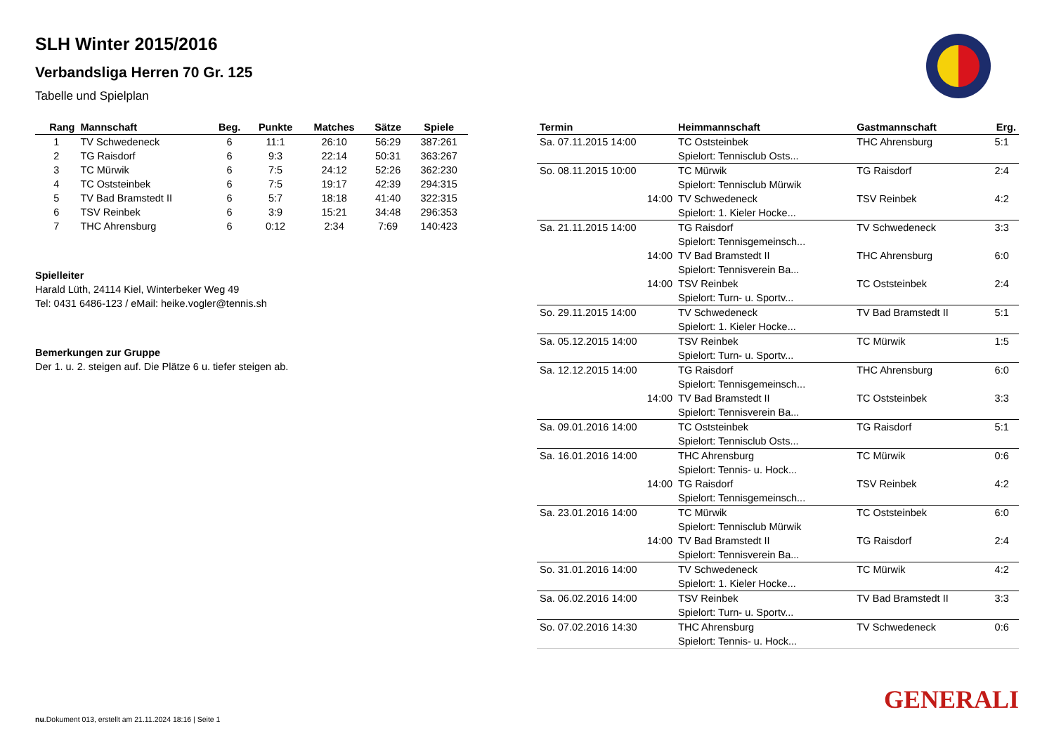SLH Winter 2015/2016
Verbandsliga Herren 70 Gr. 125
Tabelle und Spielplan
| Rang | Mannschaft | Beg. | Punkte | Matches | Sätze | Spiele |
| --- | --- | --- | --- | --- | --- | --- |
| 1 | TV Schwedeneck | 6 | 11:1 | 26:10 | 56:29 | 387:261 |
| 2 | TG Raisdorf | 6 | 9:3 | 22:14 | 50:31 | 363:267 |
| 3 | TC Mürwik | 6 | 7:5 | 24:12 | 52:26 | 362:230 |
| 4 | TC Oststeinbek | 6 | 7:5 | 19:17 | 42:39 | 294:315 |
| 5 | TV Bad Bramstedt II | 6 | 5:7 | 18:18 | 41:40 | 322:315 |
| 6 | TSV Reinbek | 6 | 3:9 | 15:21 | 34:48 | 296:353 |
| 7 | THC Ahrensburg | 6 | 0:12 | 2:34 | 7:69 | 140:423 |
Spielleiter
Harald Lüth, 24114 Kiel, Winterbeker Weg 49
Tel: 0431 6486-123 / eMail: heike.vogler@tennis.sh
Bemerkungen zur Gruppe
Der 1. u. 2. steigen auf. Die Plätze 6 u. tiefer steigen ab.
| Termin | Heimmannschaft | Gastmannschaft | Erg. |
| --- | --- | --- | --- |
| Sa. 07.11.2015 14:00 | TC Oststeinbek | THC Ahrensburg | 5:1 |
| | Spielort: Tennisclub Osts... | | |
| So. 08.11.2015 10:00 | TC Mürwik | TG Raisdorf | 2:4 |
| | Spielort: Tennisclub Mürwik | | |
| 14:00 | TV Schwedeneck | TSV Reinbek | 4:2 |
| | Spielort: 1. Kieler Hocke... | | |
| Sa. 21.11.2015 14:00 | TG Raisdorf | TV Schwedeneck | 3:3 |
| | Spielort: Tennisgemeinsch... | | |
| 14:00 | TV Bad Bramstedt II | THC Ahrensburg | 6:0 |
| | Spielort: Tennisverein Ba... | | |
| 14:00 | TSV Reinbek | TC Oststeinbek | 2:4 |
| | Spielort: Turn- u. Sportv... | | |
| So. 29.11.2015 14:00 | TV Schwedeneck | TV Bad Bramstedt II | 5:1 |
| | Spielort: 1. Kieler Hocke... | | |
| Sa. 05.12.2015 14:00 | TSV Reinbek | TC Mürwik | 1:5 |
| | Spielort: Turn- u. Sportv... | | |
| Sa. 12.12.2015 14:00 | TG Raisdorf | THC Ahrensburg | 6:0 |
| | Spielort: Tennisgemeinsch... | | |
| 14:00 | TV Bad Bramstedt II | TC Oststeinbek | 3:3 |
| | Spielort: Tennisverein Ba... | | |
| Sa. 09.01.2016 14:00 | TC Oststeinbek | TG Raisdorf | 5:1 |
| | Spielort: Tennisclub Osts... | | |
| Sa. 16.01.2016 14:00 | THC Ahrensburg | TC Mürwik | 0:6 |
| | Spielort: Tennis- u. Hock... | | |
| 14:00 | TG Raisdorf | TSV Reinbek | 4:2 |
| | Spielort: Tennisgemeinsch... | | |
| Sa. 23.01.2016 14:00 | TC Mürwik | TC Oststeinbek | 6:0 |
| | Spielort: Tennisclub Mürwik | | |
| 14:00 | TV Bad Bramstedt II | TG Raisdorf | 2:4 |
| | Spielort: Tennisverein Ba... | | |
| So. 31.01.2016 14:00 | TV Schwedeneck | TC Mürwik | 4:2 |
| | Spielort: 1. Kieler Hocke... | | |
| Sa. 06.02.2016 14:00 | TSV Reinbek | TV Bad Bramstedt II | 3:3 |
| | Spielort: Turn- u. Sportv... | | |
| So. 07.02.2016 14:30 | THC Ahrensburg | TV Schwedeneck | 0:6 |
| | Spielort: Tennis- u. Hock... | | |
GENERALI
nu.Dokument 013, erstellt am 21.11.2024 18:16 | Seite 1